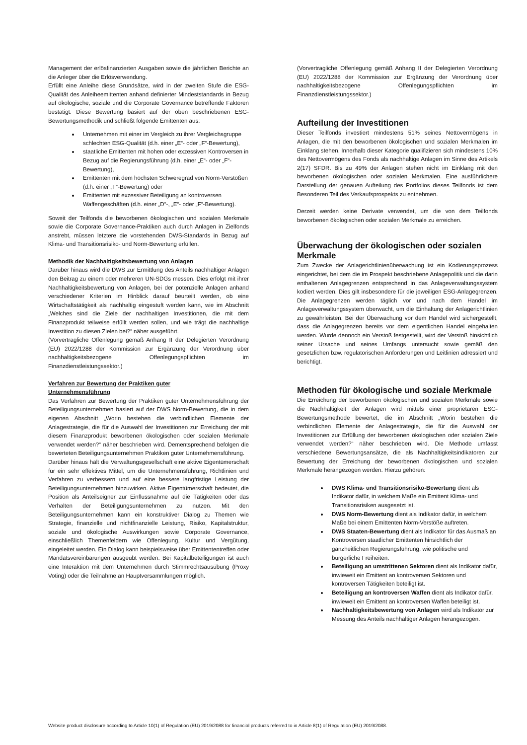Management der erlösfinanzierten Ausgaben sowie die jährlichen Berichte an die Anleger über die Erlösverwendung.
Erfüllt eine Anleihe diese Grundsätze, wird in der zweiten Stufe die ESG-Qualität des Anleiheemittenten anhand definierter Mindeststandards in Bezug auf ökologische, soziale und die Corporate Governance betreffende Faktoren bestätigt. Diese Bewertung basiert auf der oben beschriebenen ESG-Bewertungsmethodik und schließt folgende Emittenten aus:
Unternehmen mit einer im Vergleich zu ihrer Vergleichsgruppe schlechten ESG-Qualität (d.h. einer „E“- oder „F“-Bewertung),
staatliche Emittenten mit hohen oder exzessiven Kontroversen in Bezug auf die Regierungsführung (d.h. einer „E“- oder „F“-Bewertung),
Emittenten mit dem höchsten Schweregrad von Norm-Verstößen (d.h. einer „F“-Bewertung) oder
Emittenten mit exzessiver Beteiligung an kontroversen Waffengeschäften (d.h. einer „D“-, „E“- oder „F“-Bewertung).
Soweit der Teilfonds die beworbenen ökologischen und sozialen Merkmale sowie die Corporate Governance-Praktiken auch durch Anlagen in Zielfonds anstrebt, müssen letztere die vorstehenden DWS-Standards in Bezug auf Klima- und Transitionsrisiko- und Norm-Bewertung erfüllen.
Methodik der Nachhaltigkeitsbewertung von Anlagen
Darüber hinaus wird die DWS zur Ermittlung des Anteils nachhaltiger Anlagen den Beitrag zu einem oder mehreren UN-SDGs messen. Dies erfolgt mit ihrer Nachhaltigkeitsbewertung von Anlagen, bei der potenzielle Anlagen anhand verschiedener Kriterien im Hinblick darauf beurteilt werden, ob eine Wirtschaftstätigkeit als nachhaltig eingestuft werden kann, wie im Abschnitt „Welches sind die Ziele der nachhaltigen Investitionen, die mit dem Finanzprodukt teilweise erfüllt werden sollen, und wie trägt die nachhaltige Investition zu diesen Zielen bei?“ näher ausgeführt.
(Vorvertragliche Offenlegung gemäß Anhang II der Delegierten Verordnung (EU) 2022/1288 der Kommission zur Ergänzung der Verordnung über nachhaltigkeitsbezogene Offenlegungspflichten im Finanzdienstleistungssektor.)
Verfahren zur Bewertung der Praktiken guter
Unternehmensführung
Das Verfahren zur Bewertung der Praktiken guter Unternehmensführung der Beteiligungsunternehmen basiert auf der DWS Norm-Bewertung, die in dem eigenen Abschnitt „Worin bestehen die verbindlichen Elemente der Anlagestrategie, die für die Auswahl der Investitionen zur Erreichung der mit diesem Finanzprodukt beworbenen ökologischen oder sozialen Merkmale verwendet werden?“ näher beschrieben wird. Dementsprechend befolgen die bewerteten Beteiligungsunternehmen Praktiken guter Unternehmensführung.
Darüber hinaus hält die Verwaltungsgesellschaft eine aktive Eigentümerschaft für ein sehr effektives Mittel, um die Unternehmensführung, Richtlinien und Verfahren zu verbessern und auf eine bessere langfristige Leistung der Beteiligungsunternehmen hinzuwirken. Aktive Eigentümerschaft bedeutet, die Position als Anteilseigner zur Einflussnahme auf die Tätigkeiten oder das Verhalten der Beteiligungsunternehmen zu nutzen. Mit den Beteiligungsunternehmen kann ein konstruktiver Dialog zu Themen wie Strategie, finanzielle und nichtfinanzielle Leistung, Risiko, Kapitalstruktur, soziale und ökologische Auswirkungen sowie Corporate Governance, einschließlich Themenfeldern wie Offenlegung, Kultur und Vergütung, eingeleitet werden. Ein Dialog kann beispielsweise über Emittententreffen oder Mandatsvereinbarungen ausgeübt werden. Bei Kapitalbeteiligungen ist auch eine Interaktion mit dem Unternehmen durch Stimmrechtsausübung (Proxy Voting) oder die Teilnahme an Hauptversammlungen möglich.
(Vorvertragliche Offenlegung gemäß Anhang II der Delegierten Verordnung (EU) 2022/1288 der Kommission zur Ergänzung der Verordnung über nachhaltigkeitsbezogene Offenlegungspflichten im Finanzdienstleistungssektor.)
Aufteilung der Investitionen
Dieser Teilfonds investiert mindestens 51% seines Nettovermögens in Anlagen, die mit den beworbenen ökologischen und sozialen Merkmalen im Einklang stehen. Innerhalb dieser Kategorie qualifizieren sich mindestens 10% des Nettovermögens des Fonds als nachhaltige Anlagen im Sinne des Artikels 2(17) SFDR. Bis zu 49% der Anlagen stehen nicht im Einklang mit den beworbenen ökologischen oder sozialen Merkmalen. Eine ausführlichere Darstellung der genauen Aufteilung des Portfolios dieses Teilfonds ist dem Besonderen Teil des Verkaufsprospekts zu entnehmen.
Derzeit werden keine Derivate verwendet, um die von dem Teilfonds beworbenen ökologischen oder sozialen Merkmale zu erreichen.
Überwachung der ökologischen oder sozialen Merkmale
Zum Zwecke der Anlagerichtlinienüberwachung ist ein Kodierungsprozess eingerichtet, bei dem die im Prospekt beschriebene Anlagepolitik und die darin enthaltenen Anlagegrenzen entsprechend in das Anlageverwaltungssystem kodiert werden. Dies gilt insbesondere für die jeweiligen ESG-Anlagegrenzen. Die Anlagegrenzen werden täglich vor und nach dem Handel im Anlageverwaltungssystem überwacht, um die Einhaltung der Anlagerichtlinien zu gewährleisten. Bei der Überwachung vor dem Handel wird sichergestellt, dass die Anlagegrenzen bereits vor dem eigentlichen Handel eingehalten werden. Wurde dennoch ein Verstoß festgestellt, wird der Verstoß hinsichtlich seiner Ursache und seines Umfangs untersucht sowie gemäß den gesetzlichen bzw. regulatorischen Anforderungen und Leitlinien adressiert und berichtigt.
Methoden für ökologische und soziale Merkmale
Die Erreichung der beworbenen ökologischen und sozialen Merkmale sowie die Nachhaltigkeit der Anlagen wird mittels einer proprietären ESG-Bewertungsmethode bewertet, die im Abschnitt „Worin bestehen die verbindlichen Elemente der Anlagestrategie, die für die Auswahl der Investitionen zur Erfüllung der beworbenen ökologischen oder sozialen Ziele verwendet werden?“ näher beschrieben wird. Die Methode umfasst verschiedene Bewertungsansätze, die als Nachhaltigkeitsindikatoren zur Bewertung der Erreichung der beworbenen ökologischen und sozialen Merkmale herangezogen werden. Hierzu gehören:
DWS Klima- und Transitionsrisiko-Bewertung dient als Indikator dafür, in welchem Maße ein Emittent Klima- und Transitionsrisiken ausgesetzt ist.
DWS Norm-Bewertung dient als Indikator dafür, in welchem Maße bei einem Emittenten Norm-Verstöße auftreten.
DWS Staaten-Bewertung dient als Indikator für das Ausmaß an Kontroversen staatlicher Emittenten hinsichtlich der ganzheitlichen Regierungsführung, wie politische und bürgerliche Freiheiten.
Beteiligung an umstrittenen Sektoren dient als Indikator dafür, inwieweit ein Emittent an kontroversen Sektoren und kontroversen Tätigkeiten beteiligt ist.
Beteiligung an kontroversen Waffen dient als Indikator dafür, inwieweit ein Emittent an kontroversen Waffen beteiligt ist.
Nachhaltigkeitsbewertung von Anlagen wird als Indikator zur Messung des Anteils nachhaltiger Anlagen herangezogen.
Website product disclosure according to Article 10(1) of Regulation (EU) 2019/2088 for financial products referred to in Article 8(1) of Regulation (EU) 2019/2088.